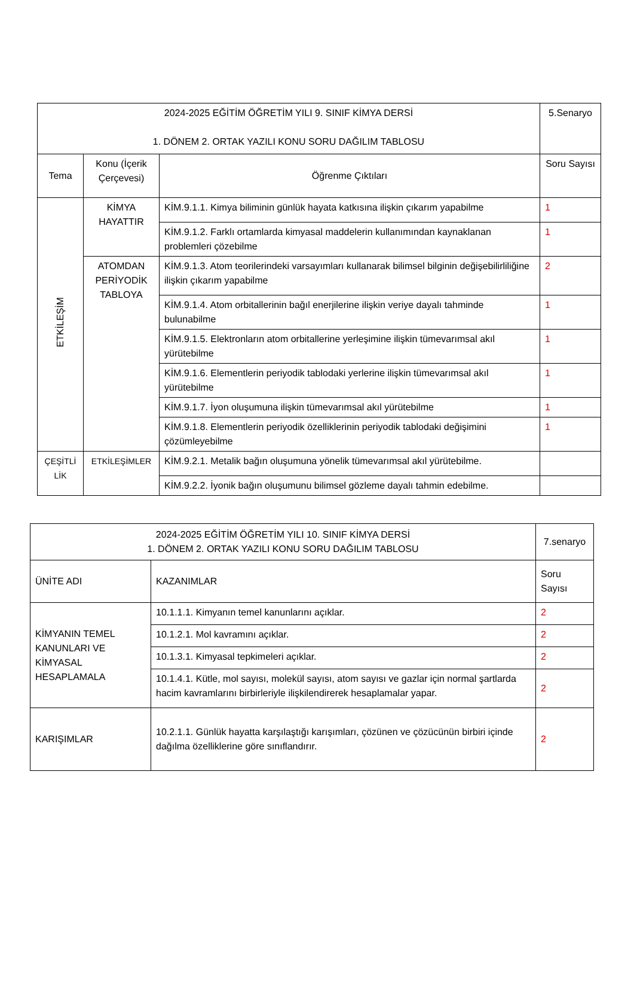| 2024-2025 EĞİTİM ÖĞRETİM YILI 9. SINIF KİMYA DERSİ 1. DÖNEM 2. ORTAK YAZILI KONU SORU DAĞILIM TABLOSU | | | 5.Senaryo |
| --- | --- | --- | --- |
| Tema | Konu (İçerik Çerçevesi) | Öğrenme Çıktıları | Soru Sayısı |
| ETKİLEŞİM | KİMYA HAYATTIR | KİM.9.1.1. Kimya biliminin günlük hayata katkısına ilişkin çıkarım yapabilme | 1 |
| | | KİM.9.1.2. Farklı ortamlarda kimyasal maddelerin kullanımından kaynaklanan problemleri çözebilme | 1 |
| | ATOMDAN PERİYODİK TABLOYA | KİM.9.1.3. Atom teorilerindeki varsayımları kullanarak bilimsel bilginin değişebilirliliğine ilişkin çıkarım yapabilme | 2 |
| | | KİM.9.1.4. Atom orbitallerinin bağıl enerjilerine ilişkin veriye dayalı tahminde bulunabilme | 1 |
| | | KİM.9.1.5. Elektronların atom orbitallerine yerleşimine ilişkin tümevarımsal akıl yürütebilme | 1 |
| | | KİM.9.1.6. Elementlerin periyodik tablodaki yerlerine ilişkin tümevarımsal akıl yürütebilme | 1 |
| | | KİM.9.1.7. İyon oluşumuna ilişkin tümevarımsal akıl yürütebilme | 1 |
| | | KİM.9.1.8. Elementlerin periyodik özelliklerinin periyodik tablodaki değişimini çözümleyebilme | 1 |
| ÇEŞİTLİ LİK | ETKİLEŞİMLER | KİM.9.2.1. Metalik bağın oluşumuna yönelik tümevarımsal akıl yürütebilme. | |
| | | KİM.9.2.2. İyonik bağın oluşumunu bilimsel gözleme dayalı tahmin edebilme. | |
| 2024-2025 EĞİTİM ÖĞRETİM YILI 10. SINIF KİMYA DERSİ 1. DÖNEM 2. ORTAK YAZILI KONU SORU DAĞILIM TABLOSU | | 7.senaryo |
| --- | --- | --- |
| ÜNİTE ADI | KAZANIMLAR | Soru Sayısı |
| KİMYANIN TEMEL KANUNLARI VE KİMYASAL HESAPLAMALA | 10.1.1.1. Kimyanın temel kanunlarını açıklar. | 2 |
| | 10.1.2.1. Mol kavramını açıklar. | 2 |
| | 10.1.3.1. Kimyasal tepkimeleri açıklar. | 2 |
| | 10.1.4.1. Kütle, mol sayısı, molekül sayısı, atom sayısı ve gazlar için normal şartlarda hacim kavramlarını birbirleriyle ilişkilendirerek hesaplamalar yapar. | 2 |
| KARIŞIMLAR | 10.2.1.1. Günlük hayatta karşılaştığı karışımları, çözünen ve çözücünün birbiri içinde dağılma özelliklerine göre sınıflandırır. | 2 |